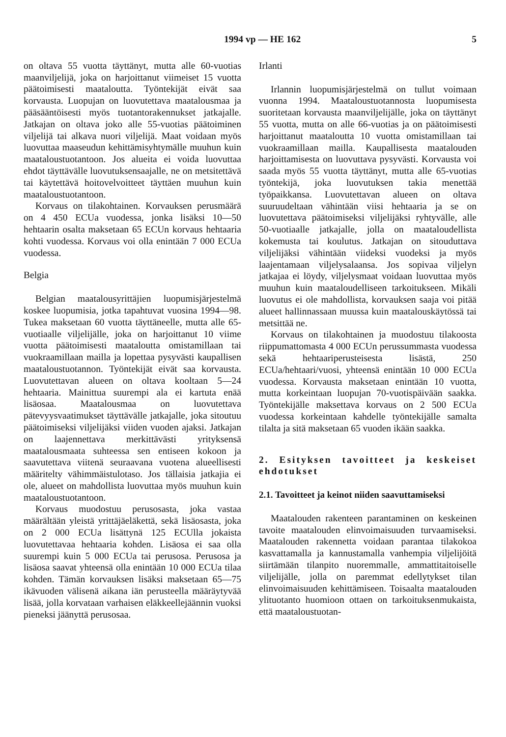1994 vp — HE 162 5
on oltava 55 vuotta täyttänyt, mutta alle 60-vuotias maanviljelijä, joka on harjoittanut viimeiset 15 vuotta päätoimisesti maataloutta. Työntekijät eivät saa korvausta. Luopujan on luovutettava maatalousmaa ja pääsääntöisesti myös tuotantorakennukset jatkajalle. Jatkajan on oltava joko alle 55-vuotias päätoiminen viljelijä tai alkava nuori viljelijä. Maat voidaan myös luovuttaa maaseudun kehittämisyhtymälle muuhun kuin maataloustuotantoon. Jos alueita ei voida luovuttaa ehdot täyttävälle luovutuksensaajalle, ne on metsitettävä tai käytettävä hoitovelvoitteet täyttäen muuhun kuin maataloustuotantoon.
Korvaus on tilakohtainen. Korvauksen perusmäärä on 4 450 ECUa vuodessa, jonka lisäksi 10—50 hehtaarin osalta maksetaan 65 ECUn korvaus hehtaaria kohti vuodessa. Korvaus voi olla enintään 7 000 ECUa vuodessa.
Belgia
Belgian maatalousyrittäjien luopumisjärjestelmä koskee luopumisia, jotka tapahtuvat vuosina 1994—98. Tukea maksetaan 60 vuotta täyttäneelle, mutta alle 65-vuotiaalle viljelijälle, joka on harjoittanut 10 viime vuotta päätoimisesti maataloutta omistamillaan tai vuokraamillaan mailla ja lopettaa pysyvästi kaupallisen maataloustuotannon. Työntekijät eivät saa korvausta. Luovutettavan alueen on oltava kooltaan 5—24 hehtaaria. Mainittua suurempi ala ei kartuta enää lisäosaa. Maatalousmaa on luovutettava pätevyysvaatimukset täyttävälle jatkajalle, joka sitoutuu päätoimiseksi viljelijäksi viiden vuoden ajaksi. Jatkajan on laajennettava merkittävästi yrityksensä maatalousmaata suhteessa sen entiseen kokoon ja saavutettava viitenä seuraavana vuotena alueellisesti määritelty vähimmäistulotaso. Jos tällaisia jatkajia ei ole, alueet on mahdollista luovuttaa myös muuhun kuin maataloustuotantoon.
Korvaus muodostuu perusosasta, joka vastaa määrältään yleistä yrittäjäeläkettä, sekä lisäosasta, joka on 2 000 ECUa lisättynä 125 ECUlla jokaista luovutettavaa hehtaaria kohden. Lisäosa ei saa olla suurempi kuin 5 000 ECUa tai perusosa. Perusosa ja lisäosa saavat yhteensä olla enintään 10 000 ECUa tilaa kohden. Tämän korvauksen lisäksi maksetaan 65—75 ikävuoden välisenä aikana iän perusteella määräytyvää lisää, jolla korvataan varhaisen eläkkeellejäännin vuoksi pieneksi jäänyttä perusosaa.
Irlanti
Irlannin luopumisjärjestelmä on tullut voimaan vuonna 1994. Maataloustuotannosta luopumisesta suoritetaan korvausta maanviljelijälle, joka on täyttänyt 55 vuotta, mutta on alle 66-vuotias ja on päätoimisesti harjoittanut maataloutta 10 vuotta omistamillaan tai vuokraamillaan mailla. Kaupallisesta maatalouden harjoittamisesta on luovuttava pysyvästi. Korvausta voi saada myös 55 vuotta täyttänyt, mutta alle 65-vuotias työntekijä, joka luovutuksen takia menettää työpaikkansa. Luovutettavan alueen on oltava suuruudeltaan vähintään viisi hehtaaria ja se on luovutettava päätoimiseksi viljelijäksi ryhtyvälle, alle 50-vuotiaalle jatkajalle, jolla on maataloudellista kokemusta tai koulutus. Jatkajan on sitouduttava viljelijäksi vähintään viideksi vuodeksi ja myös laajentamaan viljelysalaansa. Jos sopivaa viljelyn jatkajaa ei löydy, viljelysmaat voidaan luovuttaa myös muuhun kuin maataloudelliseen tarkoitukseen. Mikäli luovutus ei ole mahdollista, korvauksen saaja voi pitää alueet hallinnassaan muussa kuin maatalouskäytössä tai metsittää ne.
Korvaus on tilakohtainen ja muodostuu tilakoosta riippumattomasta 4 000 ECUn perussummasta vuodessa sekä hehtaariperusteisesta lisästä, 250 ECUa/hehtaari/vuosi, yhteensä enintään 10 000 ECUa vuodessa. Korvausta maksetaan enintään 10 vuotta, mutta korkeintaan luopujan 70-vuotispäivään saakka. Työntekijälle maksettava korvaus on 2 500 ECUa vuodessa korkeintaan kahdelle työntekijälle samalta tilalta ja sitä maksetaan 65 vuoden ikään saakka.
2. Esityksen tavoitteet ja keskeiset ehdotukset
2.1. Tavoitteet ja keinot niiden saavuttamiseksi
Maatalouden rakenteen parantaminen on keskeinen tavoite maatalouden elinvoimaisuuden turvaamiseksi. Maatalouden rakennetta voidaan parantaa tilakokoa kasvattamalla ja kannustamalla vanhempia viljelijöitä siirtämään tilanpito nuoremmalle, ammattitaitoiselle viljelijälle, jolla on paremmat edellytykset tilan elinvoimaisuuden kehittämiseen. Toisaalta maatalouden ylituotanto huomioon ottaen on tarkoituksenmukaista, että maataloustuotan-